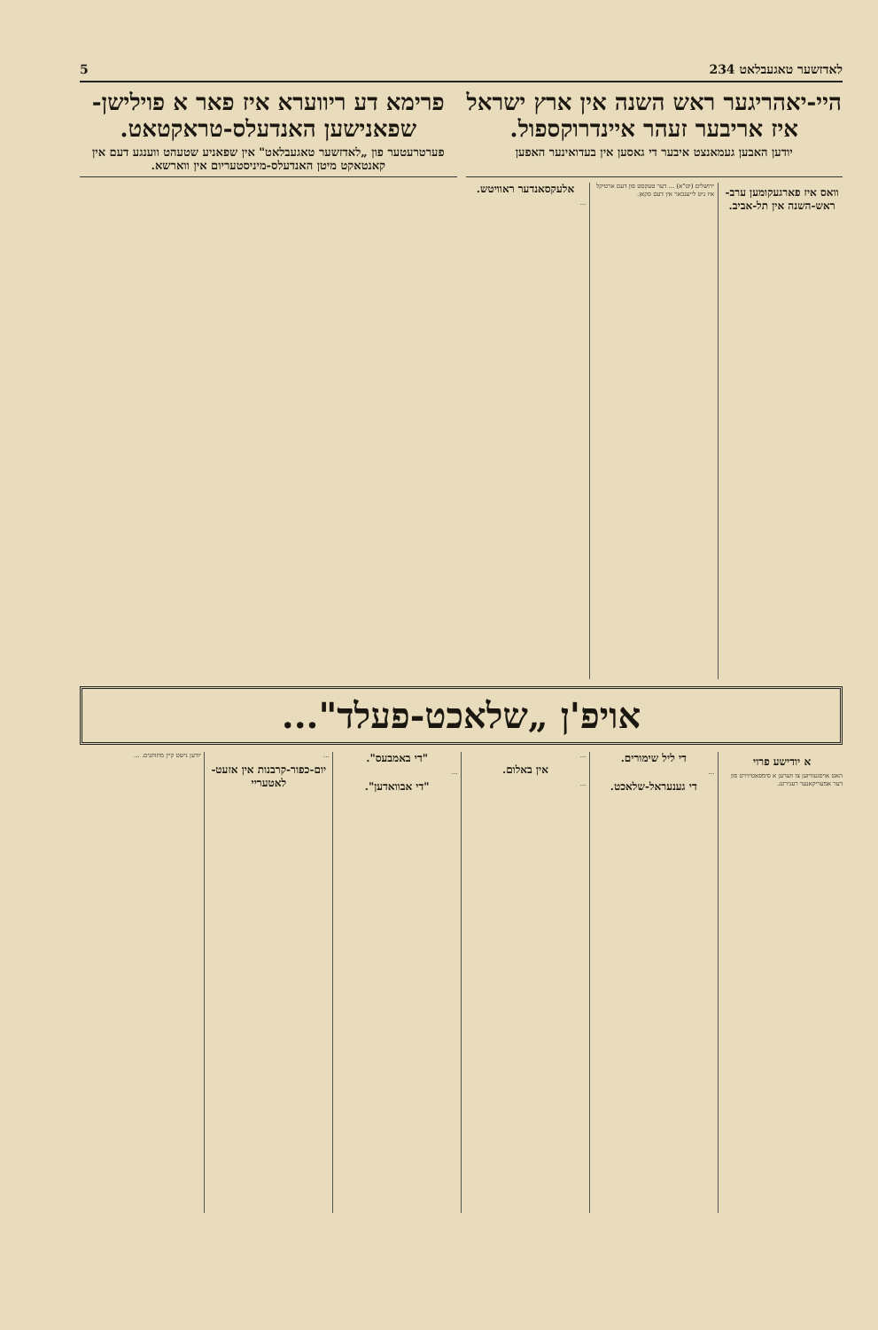לאדזשער טאגעבלאט 234 5
היי-יאהריגער ראש השנה אין ארץ ישראל איז אריבער זעהר איינדרוקספול.
יודען האבען געמאנצט איבער די גאסען אין בעדואינער האפען
פרימא דע ריווערא איז פאר א פוילישן-שפאנישען האנדעלס-טראקטאט.
פערטרעטער פון „לאדזשער טאגעבלאט" אין שפאניע שטעהט ווענגע דעם אין קאנטאקט מיטן האנדעלס-מיניסטעריום אין ווארשא.
וואס איז פארגעקומען ערב-ראש-השנה אין תל-אביב.
ירושלים (יט"א) ... דער טעקסט פון דעם ארטיקל איז ניט לייענבאר אין דעם סקאן.
אלעקסאנדער ראוויטש.
...
אויפ'ן „שלאכט-פעלד"...
א יודישע פרוי
האט אויסגעוויזען צו ווערען א סימפאטיזירט פון דער אמעריקאנער רעגירונג.
די ליל שימורים.
...
די גענעראל-שלאכט.
...
אין באלום.
...
"די באמבעס".
...
"די אבוואדען".
...
יום-כפור-קרבנות אין אזעט-לאטעריי
יודען נישט קיין מחותנים. ...